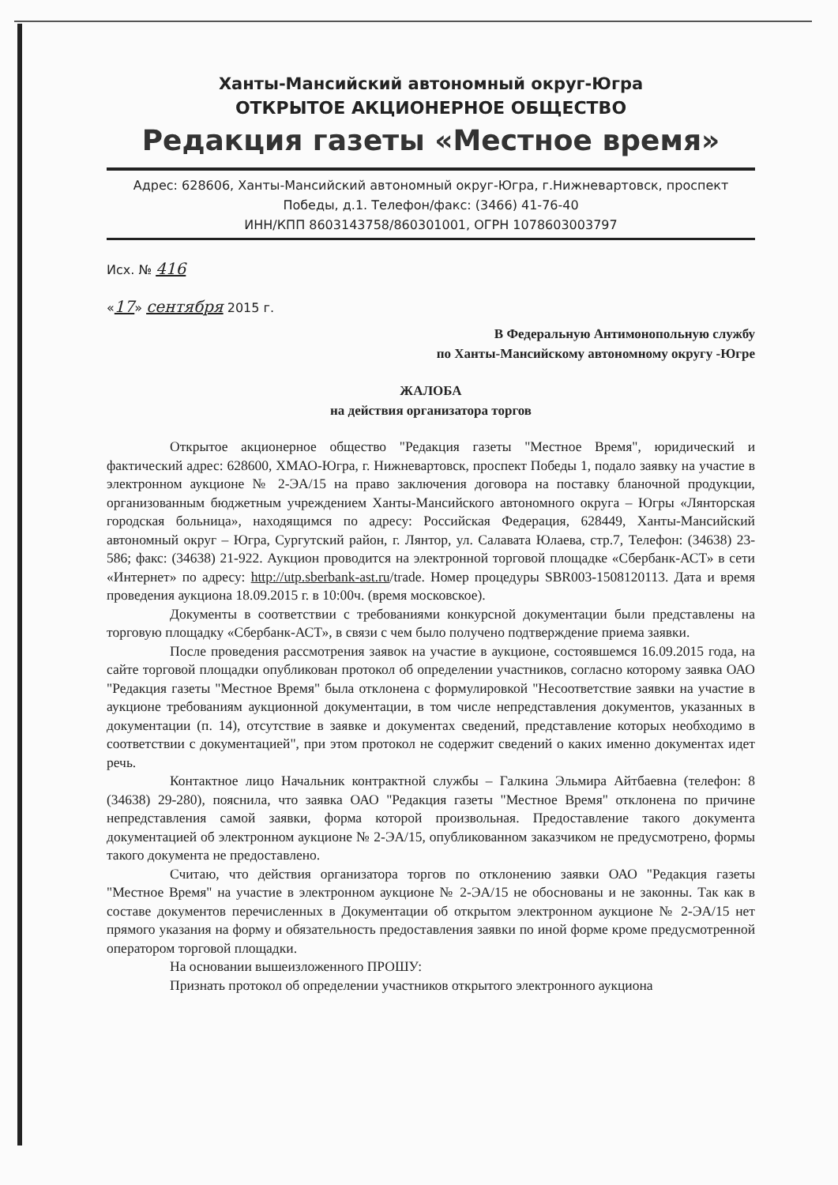Ханты-Мансийский автономный округ-Югра
ОТКРЫТОЕ АКЦИОНЕРНОЕ ОБЩЕСТВО
Редакция газеты «Местное время»
Адрес: 628606, Ханты-Мансийский автономный округ-Югра, г.Нижневартовск, проспект
Победы, д.1. Телефон/факс: (3466) 41-76-40
ИНН/КПП 8603143758/860301001, ОГРН 1078603003797
Исх. № 416
«17» сентября 2015 г.
В Федеральную Антимонопольную службу
по Ханты-Мансийскому автономному округу -Югре
ЖАЛОБА
на действия организатора торгов
Открытое акционерное общество "Редакция газеты "Местное Время", юридический и фактический адрес: 628600, ХМАО-Югра, г. Нижневартовск, проспект Победы 1, подало заявку на участие в электронном аукционе № 2-ЭА/15 на право заключения договора на поставку бланочной продукции, организованным бюджетным учреждением Ханты-Мансийского автономного округа – Югры «Лянторская городская больница», находящимся по адресу: Российская Федерация, 628449, Ханты-Мансийский автономный округ – Югра, Сургутский район, г. Лянтор, ул. Салавата Юлаева, стр.7, Телефон: (34638) 23-586; факс: (34638) 21-922. Аукцион проводится на электронной торговой площадке «Сбербанк-АСТ» в сети «Интернет» по адресу: http://utp.sberbank-ast.ru/trade. Номер процедуры SBR003-1508120113. Дата и время проведения аукциона 18.09.2015 г. в 10:00ч. (время московское).
Документы в соответствии с требованиями конкурсной документации были представлены на торговую площадку «Сбербанк-АСТ», в связи с чем было получено подтверждение приема заявки.
После проведения рассмотрения заявок на участие в аукционе, состоявшемся 16.09.2015 года, на сайте торговой площадки опубликован протокол об определении участников, согласно которому заявка ОАО "Редакция газеты "Местное Время" была отклонена с формулировкой "Несоответствие заявки на участие в аукционе требованиям аукционной документации, в том числе непредставления документов, указанных в документации (п. 14), отсутствие в заявке и документах сведений, представление которых необходимо в соответствии с документацией", при этом протокол не содержит сведений о каких именно документах идет речь.
Контактное лицо Начальник контрактной службы – Галкина Эльмира Айтбаевна (телефон: 8 (34638) 29-280), пояснила, что заявка ОАО "Редакция газеты "Местное Время" отклонена по причине непредставления самой заявки, форма которой произвольная. Предоставление такого документа документацией об электронном аукционе № 2-ЭА/15, опубликованном заказчиком не предусмотрено, формы такого документа не предоставлено.
Считаю, что действия организатора торгов по отклонению заявки ОАО "Редакция газеты "Местное Время" на участие в электронном аукционе № 2-ЭА/15 не обоснованы и не законны. Так как в составе документов перечисленных в Документации об открытом электронном аукционе № 2-ЭА/15 нет прямого указания на форму и обязательность предоставления заявки по иной форме кроме предусмотренной оператором торговой площадки.
На основании вышеизложенного ПРОШУ:
Признать протокол об определении участников открытого электронного аукциона